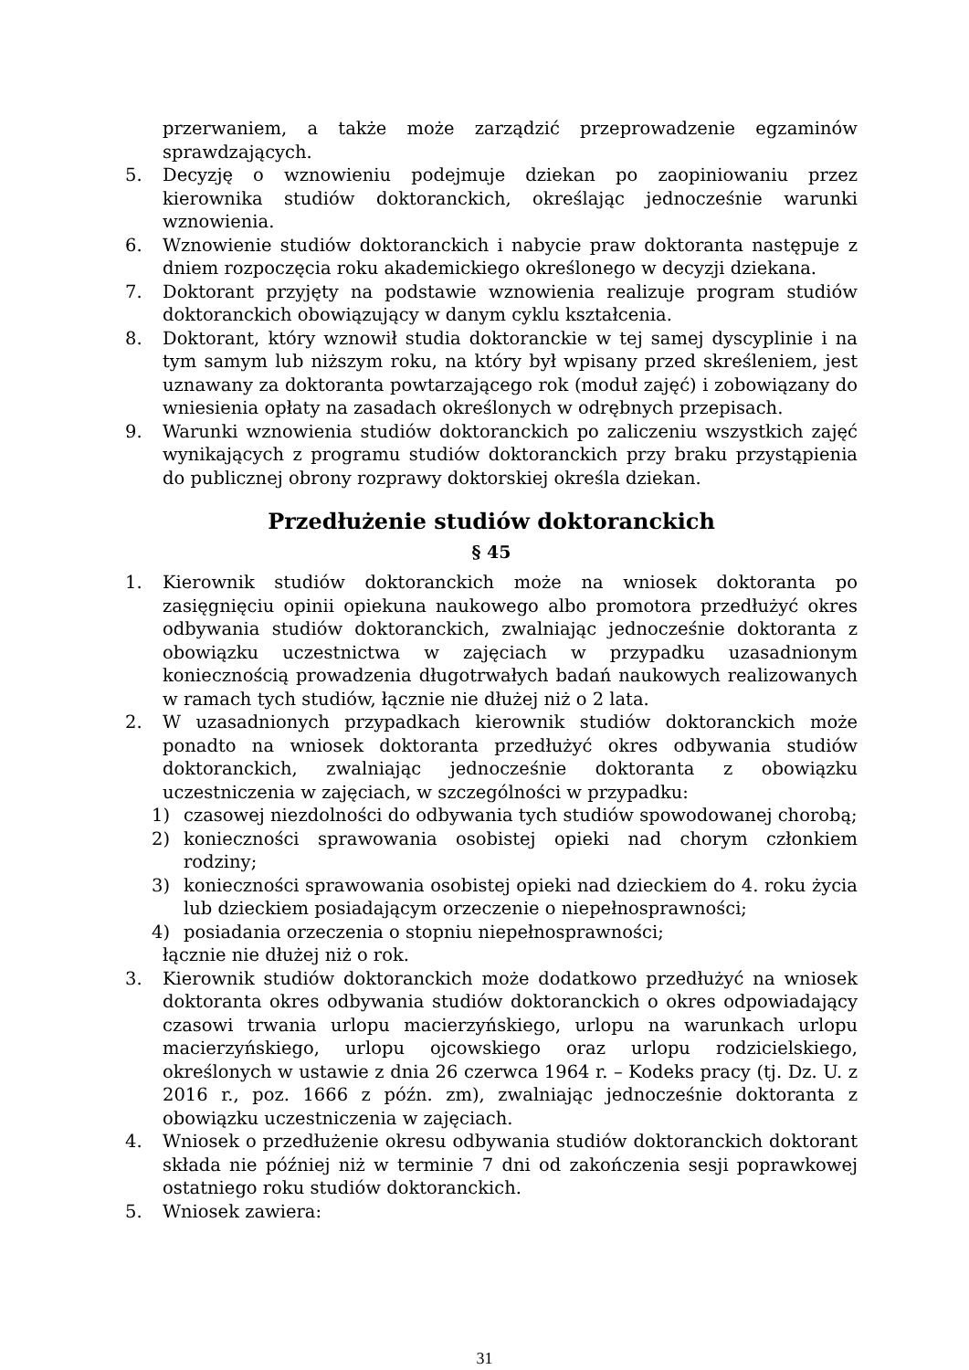przerwaniem, a także może zarządzić przeprowadzenie egzaminów sprawdzających.
5. Decyzję o wznowieniu podejmuje dziekan po zaopiniowaniu przez kierownika studiów doktoranckich, określając jednocześnie warunki wznowienia.
6. Wznowienie studiów doktoranckich i nabycie praw doktoranta następuje z dniem rozpoczęcia roku akademickiego określonego w decyzji dziekana.
7. Doktorant przyjęty na podstawie wznowienia realizuje program studiów doktoranckich obowiązujący w danym cyklu kształcenia.
8. Doktorant, który wznowił studia doktoranckie w tej samej dyscyplinie i na tym samym lub niższym roku, na który był wpisany przed skreśleniem, jest uznawany za doktoranta powtarzającego rok (moduł zajęć) i zobowiązany do wniesienia opłaty na zasadach określonych w odrębnych przepisach.
9. Warunki wznowienia studiów doktoranckich po zaliczeniu wszystkich zajęć wynikających z programu studiów doktoranckich przy braku przystąpienia do publicznej obrony rozprawy doktorskiej określa dziekan.
Przedłużenie studiów doktoranckich
§ 45
1. Kierownik studiów doktoranckich może na wniosek doktoranta po zasięgnięciu opinii opiekuna naukowego albo promotora przedłużyć okres odbywania studiów doktoranckich, zwalniając jednocześnie doktoranta z obowiązku uczestnictwa w zajęciach w przypadku uzasadnionym koniecznością prowadzenia długotrwałych badań naukowych realizowanych w ramach tych studiów, łącznie nie dłużej niż o 2 lata.
2. W uzasadnionych przypadkach kierownik studiów doktoranckich może ponadto na wniosek doktoranta przedłużyć okres odbywania studiów doktoranckich, zwalniając jednocześnie doktoranta z obowiązku uczestniczenia w zajęciach, w szczególności w przypadku:
1) czasowej niezdolności do odbywania tych studiów spowodowanej chorobą;
2) konieczności sprawowania osobistej opieki nad chorym członkiem rodziny;
3) konieczności sprawowania osobistej opieki nad dzieckiem do 4. roku życia lub dzieckiem posiadającym orzeczenie o niepełnosprawności;
4) posiadania orzeczenia o stopniu niepełnosprawności;
łącznie nie dłużej niż o rok.
3. Kierownik studiów doktoranckich może dodatkowo przedłużyć na wniosek doktoranta okres odbywania studiów doktoranckich o okres odpowiadający czasowi trwania urlopu macierzyńskiego, urlopu na warunkach urlopu macierzyńskiego, urlopu ojcowskiego oraz urlopu rodzicielskiego, określonych w ustawie z dnia 26 czerwca 1964 r. – Kodeks pracy (tj. Dz. U. z 2016 r., poz. 1666 z późn. zm), zwalniając jednocześnie doktoranta z obowiązku uczestniczenia w zajęciach.
4. Wniosek o przedłużenie okresu odbywania studiów doktoranckich doktorant składa nie później niż w terminie 7 dni od zakończenia sesji poprawkowej ostatniego roku studiów doktoranckich.
5. Wniosek zawiera:
31